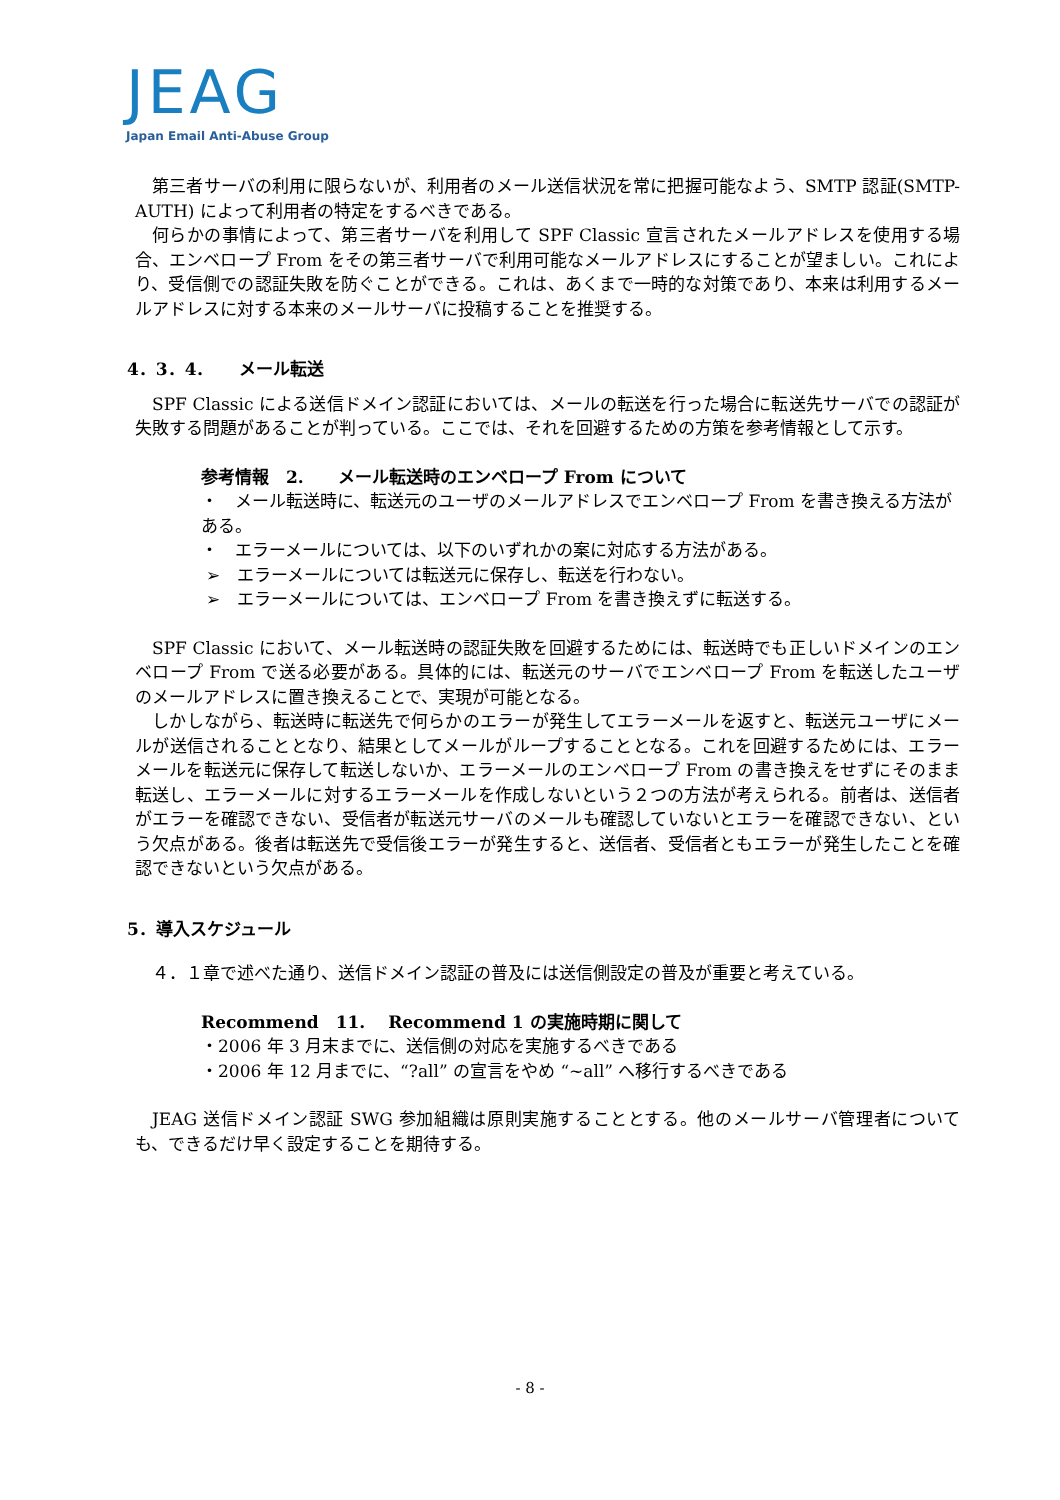JEAG
Japan Email Anti-Abuse Group
第三者サーバの利用に限らないが、利用者のメール送信状況を常に把握可能なよう、SMTP 認証(SMTP-AUTH) によって利用者の特定をするべきである。
何らかの事情によって、第三者サーバを利用して SPF Classic 宣言されたメールアドレスを使用する場合、エンベロープ From をその第三者サーバで利用可能なメールアドレスにすることが望ましい。これにより、受信側での認証失敗を防ぐことができる。これは、あくまで一時的な対策であり、本来は利用するメールアドレスに対する本来のメールサーバに投稿することを推奨する。
4．3．4．　　メール転送
SPF Classic による送信ドメイン認証においては、メールの転送を行った場合に転送先サーバでの認証が失敗する問題があることが判っている。ここでは、それを回避するための方策を参考情報として示す。
参考情報　2.　　メール転送時のエンベロープ From について
・　メール転送時に、転送元のユーザのメールアドレスでエンベロープ From を書き換える方法がある。
・　エラーメールについては、以下のいずれかの案に対応する方法がある。
➢　エラーメールについては転送元に保存し、転送を行わない。
➢　エラーメールについては、エンベロープ From を書き換えずに転送する。
SPF Classic において、メール転送時の認証失敗を回避するためには、転送時でも正しいドメインのエンベロープ From で送る必要がある。具体的には、転送元のサーバでエンベロープ From を転送したユーザのメールアドレスに置き換えることで、実現が可能となる。
しかしながら、転送時に転送先で何らかのエラーが発生してエラーメールを返すと、転送元ユーザにメールが送信されることとなり、結果としてメールがループすることとなる。これを回避するためには、エラーメールを転送元に保存して転送しないか、エラーメールのエンベロープ From の書き換えをせずにそのまま転送し、エラーメールに対するエラーメールを作成しないという２つの方法が考えられる。前者は、送信者がエラーを確認できない、受信者が転送元サーバのメールも確認していないとエラーを確認できない、という欠点がある。後者は転送先で受信後エラーが発生すると、送信者、受信者ともエラーが発生したことを確認できないという欠点がある。
5．導入スケジュール
４．１章で述べた通り、送信ドメイン認証の普及には送信側設定の普及が重要と考えている。
Recommend　11.　 Recommend 1 の実施時期に関して
・2006 年 3 月末までに、送信側の対応を実施するべきである
・2006 年 12 月までに、“?all” の宣言をやめ “~all” へ移行するべきである
JEAG 送信ドメイン認証 SWG 参加組織は原則実施することとする。他のメールサーバ管理者についても、できるだけ早く設定することを期待する。
- 8 -